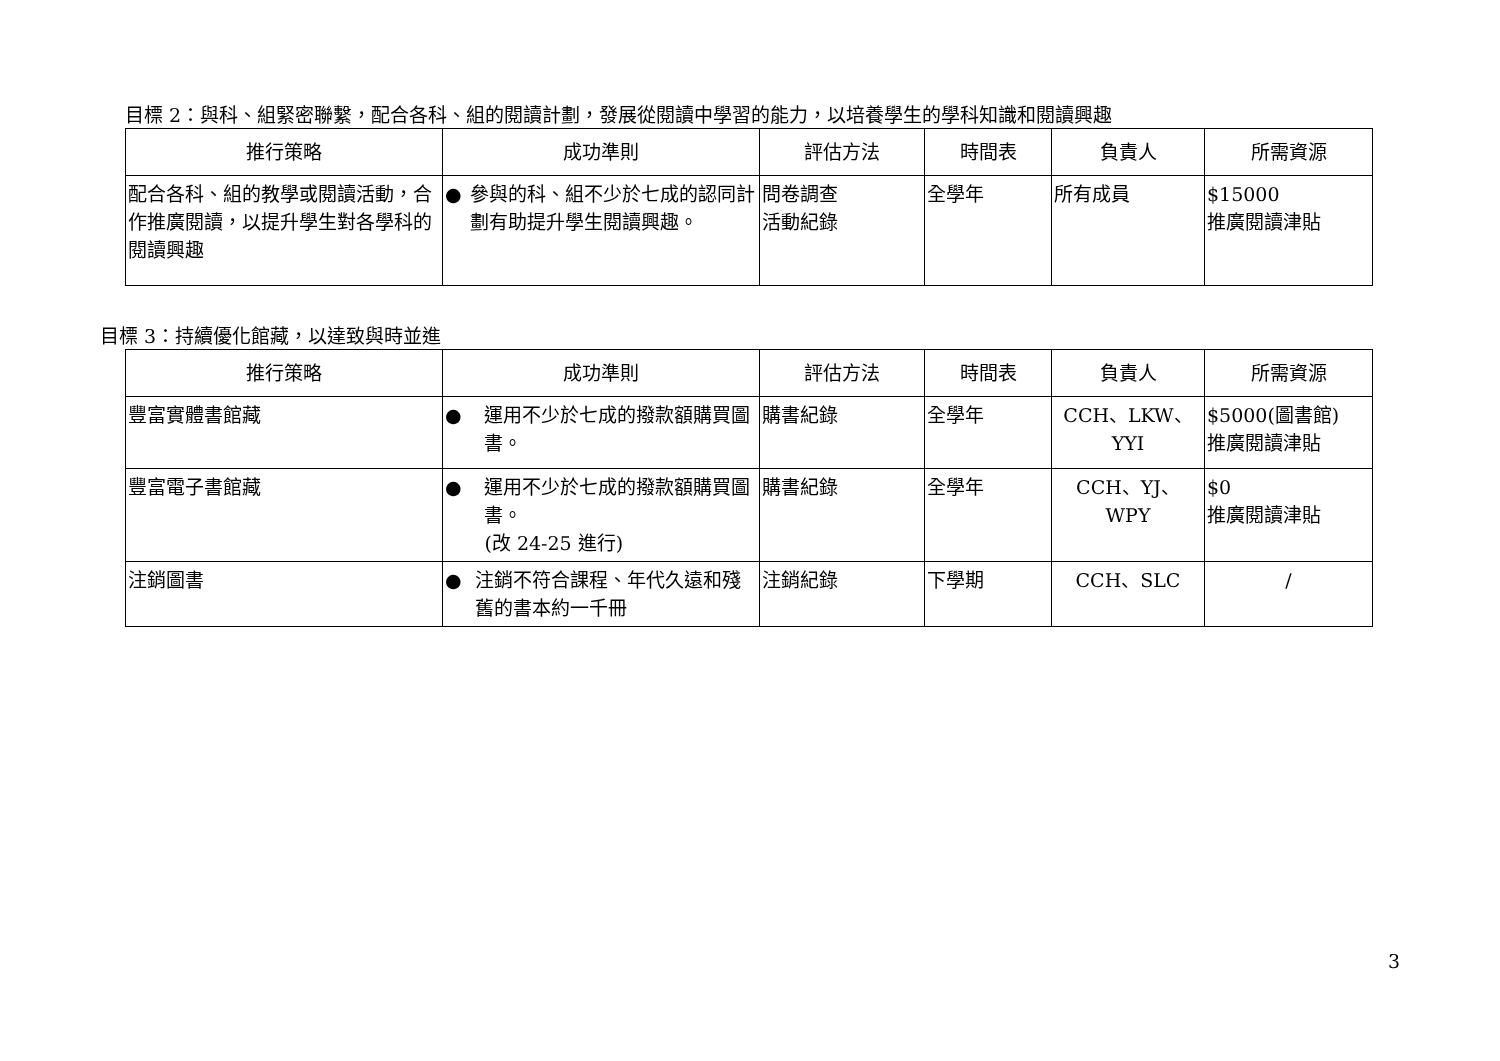目標 2：與科、組緊密聯繫，配合各科、組的閱讀計劃，發展從閱讀中學習的能力，以培養學生的學科知識和閱讀興趣
| 推行策略 | 成功準則 | 評估方法 | 時間表 | 負責人 | 所需資源 |
| --- | --- | --- | --- | --- | --- |
| 配合各科、組的教學或閱讀活動，合作推廣閱讀，以提升學生對各學科的閱讀興趣 | ● 參與的科、組不少於七成的認同計劃有助提升學生閱讀興趣。 | 問卷調查 活動紀錄 | 全學年 | 所有成員 | $15000 推廣閱讀津貼 |
目標 3：持續優化館藏，以達致與時並進
| 推行策略 | 成功準則 | 評估方法 | 時間表 | 負責人 | 所需資源 |
| --- | --- | --- | --- | --- | --- |
| 豐富實體書館藏 | ● 運用不少於七成的撥款額購買圖書。 | 購書紀錄 | 全學年 | CCH、LKW、YYI | $5000(圖書館) 推廣閱讀津貼 |
| 豐富電子書館藏 | ● 運用不少於七成的撥款額購買圖書。 (改 24-25 進行) | 購書紀錄 | 全學年 | CCH、YJ、WPY | $0 推廣閱讀津貼 |
| 注銷圖書 | ● 注銷不符合課程、年代久遠和殘舊的書本約一千冊 | 注銷紀錄 | 下學期 | CCH、SLC | / |
3